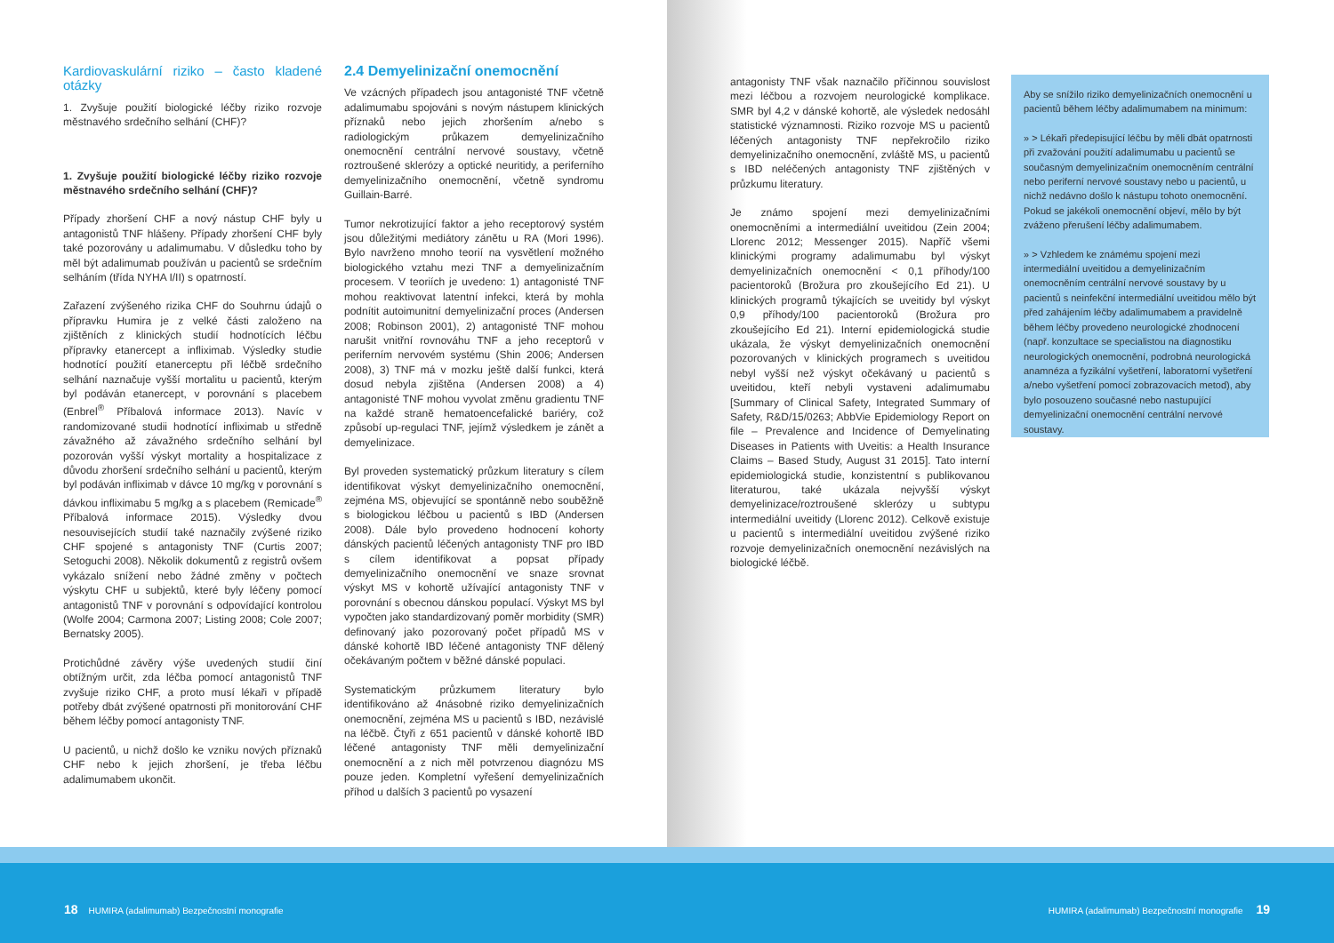Kardiovaskulární riziko – často kladené otázky
1. Zvyšuje použití biologické léčby riziko rozvoje městnavého srdečního selhání (CHF)?
1. Zvyšuje použití biologické léčby riziko rozvoje městnavého srdečního selhání (CHF)?
Případy zhoršení CHF a nový nástup CHF byly u antagonistů TNF hlášeny. Případy zhoršení CHF byly také pozorovány u adalimumabu. V důsledku toho by měl být adalimumab používán u pacientů se srdečním selháním (třída NYHA I/II) s opatrností.
Zařazení zvýšeného rizika CHF do Souhrnu údajů o přípravku Humira je z velké části založeno na zjištěních z klinických studií hodnotících léčbu přípravky etanercept a infliximab. Výsledky studie hodnotící použití etanerceptu při léčbě srdečního selhání naznačuje vyšší mortalitu u pacientů, kterým byl podáván etanercept, v porovnání s placebem (Enbrel<sup>®</sup> Příbalová informace 2013). Navíc v randomizované studii hodnotící infliximab u středně závažného až závažného srdečního selhání byl pozorován vyšší výskyt mortality a hospitalizace z důvodu zhoršení srdečního selhání u pacientů, kterým byl podáván infliximab v dávce 10 mg/kg v porovnání s dávkou infliximabu 5 mg/kg a s placebem (Remicade<sup>®</sup> Příbalová informace 2015). Výsledky dvou nesouvisejících studií také naznačily zvýšené riziko CHF spojené s antagonisty TNF (Curtis 2007; Setoguchi 2008). Několik dokumentů z registrů ovšem vykázalo snížení nebo žádné změny v počtech výskytu CHF u subjektů, které byly léčeny pomocí antagonistů TNF v porovnání s odpovídající kontrolou (Wolfe 2004; Carmona 2007; Listing 2008; Cole 2007; Bernatsky 2005).
Protichůdné závěry výše uvedených studií činí obtížným určit, zda léčba pomocí antagonistů TNF zvyšuje riziko CHF, a proto musí lékaři v případě potřeby dbát zvýšené opatrnosti při monitorování CHF během léčby pomocí antagonisty TNF.
U pacientů, u nichž došlo ke vzniku nových příznaků CHF nebo k jejich zhoršení, je třeba léčbu adalimumabem ukončit.
2.4 Demyelinizační onemocnění
Ve vzácných případech jsou antagonisté TNF včetně adalimumabu spojováni s novým nástupem klinických příznaků nebo jejich zhoršením a/nebo s radiologickým průkazem demyelinizačního onemocnění centrální nervové soustavy, včetně roztroušené sklerózy a optické neuritidy, a periferního demyelinizačního onemocnění, včetně syndromu Guillain-Barré.
Tumor nekrotizující faktor a jeho receptorový systém jsou důležitými mediátory zánětu u RA (Mori 1996). Bylo navrženo mnoho teorií na vysvětlení možného biologického vztahu mezi TNF a demyelinizačním procesem. V teoriích je uvedeno: 1) antagonisté TNF mohou reaktivovat latentní infekci, která by mohla podnítit autoimunitní demyelinizační proces (Andersen 2008; Robinson 2001), 2) antagonisté TNF mohou narušit vnitřní rovnováhu TNF a jeho receptorů v periferním nervovém systému (Shin 2006; Andersen 2008), 3) TNF má v mozku ještě další funkci, která dosud nebyla zjištěna (Andersen 2008) a 4) antagonisté TNF mohou vyvolat změnu gradientu TNF na každé straně hematoencefalické bariéry, což způsobí up-regulaci TNF, jejímž výsledkem je zánět a demyelinizace.
Byl proveden systematický průzkum literatury s cílem identifikovat výskyt demyelinizačního onemocnění, zejména MS, objevující se spontánně nebo souběžně s biologickou léčbou u pacientů s IBD (Andersen 2008). Dále bylo provedeno hodnocení kohorty dánských pacientů léčených antagonisty TNF pro IBD s cílem identifikovat a popsat případy demyelinizačního onemocnění ve snaze srovnat výskyt MS v kohortě užívající antagonisty TNF v porovnání s obecnou dánskou populací. Výskyt MS byl vypočten jako standardizovaný poměr morbidity (SMR) definovaný jako pozorovaný počet případů MS v dánské kohortě IBD léčené antagonisty TNF dělený očekávaným počtem v běžné dánské populaci.
Systematickým průzkumem literatury bylo identifikováno až 4násobné riziko demyelinizačních onemocnění, zejména MS u pacientů s IBD, nezávislé na léčbě. Čtyři z 651 pacientů v dánské kohortě IBD léčené antagonisty TNF měli demyelinizační onemocnění a z nich měl potvrzenou diagnózu MS pouze jeden. Kompletní vyřešení demyelinizačních příhod u dalších 3 pacientů po vysazení
antagonisty TNF však naznačilo příčinnou souvislost mezi léčbou a rozvojem neurologické komplikace. SMR byl 4,2 v dánské kohortě, ale výsledek nedosáhl statistické významnosti. Riziko rozvoje MS u pacientů léčených antagonisty TNF nepřekročilo riziko demyelinizačního onemocnění, zvláště MS, u pacientů s IBD neléčených antagonisty TNF zjištěných v průzkumu literatury.
Je známo spojení mezi demyelinizačními onemocněními a intermediální uveitidou (Zein 2004; Llorenc 2012; Messenger 2015). Napříč všemi klinickými programy adalimumabu byl výskyt demyelinizačních onemocnění < 0,1 příhody/100 pacientoroků (Brožura pro zkoušejícího Ed 21). U klinických programů týkajících se uveitidy byl výskyt 0,9 příhody/100 pacientoroků (Brožura pro zkoušejícího Ed 21). Interní epidemiologická studie ukázala, že výskyt demyelinizačních onemocnění pozorovaných v klinických programech s uveitidou nebyl vyšší než výskyt očekávaný u pacientů s uveitidou, kteří nebyli vystaveni adalimumabu [Summary of Clinical Safety, Integrated Summary of Safety, R&D/15/0263; AbbVie Epidemiology Report on file – Prevalence and Incidence of Demyelinating Diseases in Patients with Uveitis: a Health Insurance Claims – Based Study, August 31 2015]. Tato interní epidemiologická studie, konzistentní s publikovanou literaturou, také ukázala nejvyšší výskyt demyelinizace/roztroušené sklerózy u subtypu intermediální uveitidy (Llorenc 2012). Celkově existuje u pacientů s intermediální uveitidou zvýšené riziko rozvoje demyelinizačních onemocnění nezávislých na biologické léčbě.
Aby se snížilo riziko demyelinizačních onemocnění u pacientů během léčby adalimumabem na minimum:
» > Lékaři předepisující léčbu by měli dbát opatrnosti při zvažování použití adalimumabu u pacientů se současným demyelinizačním onemocněním centrální nebo periferní nervové soustavy nebo u pacientů, u nichž nedávno došlo k nástupu tohoto onemocnění. Pokud se jakékoli onemocnění objeví, mělo by být zváženo přerušení léčby adalimumabem.
» > Vzhledem ke známému spojení mezi intermediální uveitidou a demyelinizačním onemocněním centrální nervové soustavy by u pacientů s neinfekční intermediální uveitidou mělo být před zahájením léčby adalimumabem a pravidelně během léčby provedeno neurologické zhodnocení (např. konzultace se specialistou na diagnostiku neurologických onemocnění, podrobná neurologická anamnéza a fyzikální vyšetření, laboratorní vyšetření a/nebo vyšetření pomocí zobrazovacích metod), aby bylo posouzeno současné nebo nastupující demyelinizační onemocnění centrální nervové soustavy.
18 HUMIRA (adalimumab) Bezpečnostní monografie
HUMIRA (adalimumab) Bezpečnostní monografie 19